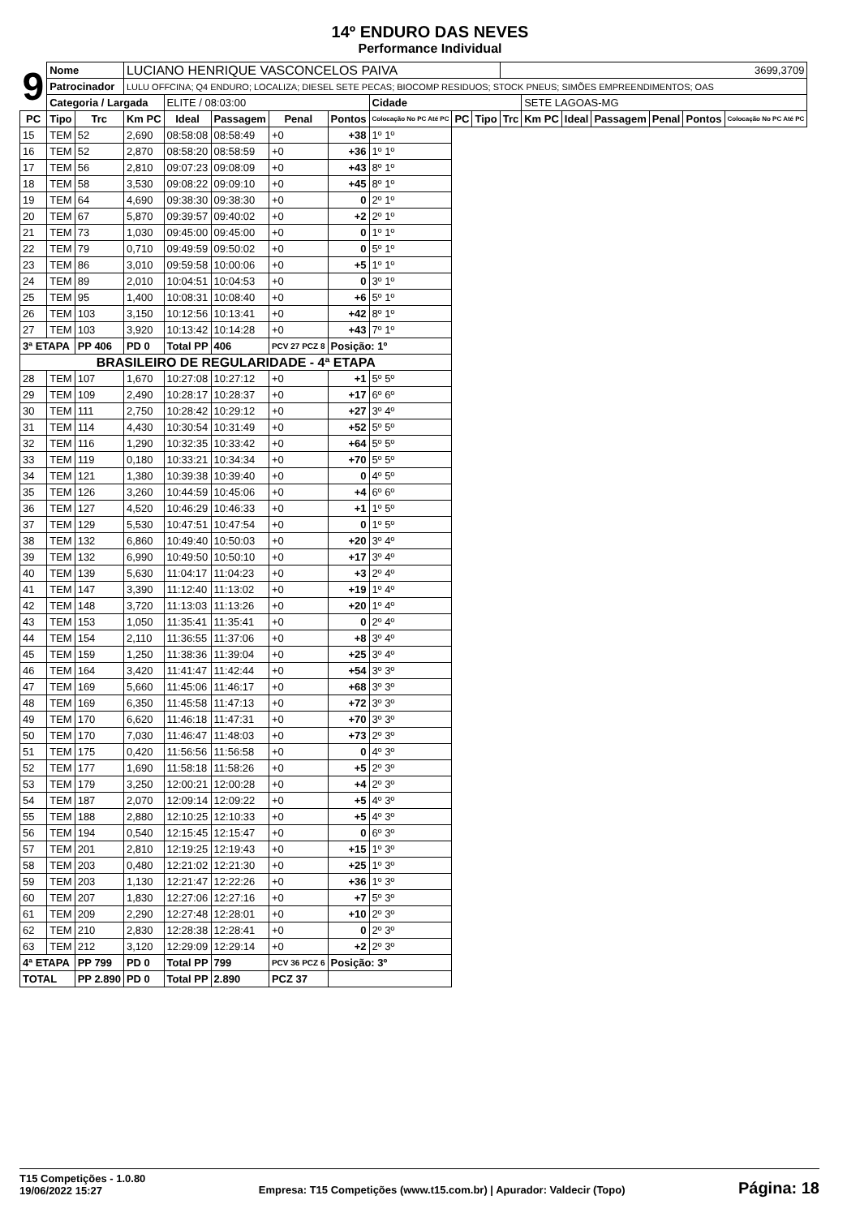14º ENDURO DAS NEVES
Performance Individual
| 9 | Nome | | LUCIANO HENRIQUE VASCONCELOS PAIVA | | | | | | | | 3699,3709 | | | | | | |
| | Patrocinador | | LULU OFFCINA; Q4 ENDURO; LOCALIZA; DIESEL SETE PECAS; BIOCOMP RESIDUOS; STOCK PNEUS; SIMÕES EMPREENDIMENTOS; OAS | | | | | | | | | | | | | | |
| | Categoria / Largada | | | ELITE / 08:03:00 | | | | Cidade | | | | SETE LAGOAS-MG | | | | | |
| PC | Tipo | Trc | Km PC | Ideal | Passagem | Penal | Pontos | Colocação No PC Até PC | PC | Tipo | Trc | Km PC | Ideal | Passagem | Penal | Pontos | Colocação No PC Até PC |
| 15 | TEM | 52 | 2,690 | 08:58:08 | 08:58:49 | +0 | +38 | 1º 1º | | | | | | | | | |
| 16 | TEM | 52 | 2,870 | 08:58:20 | 08:58:59 | +0 | +36 | 1º 1º | | | | | | | | | |
| 17 | TEM | 56 | 2,810 | 09:07:23 | 09:08:09 | +0 | +43 | 8º 1º | | | | | | | | | |
| 18 | TEM | 58 | 3,530 | 09:08:22 | 09:09:10 | +0 | +45 | 8º 1º | | | | | | | | | |
| 19 | TEM | 64 | 4,690 | 09:38:30 | 09:38:30 | +0 | 0 | 2º 1º | | | | | | | | | |
| 20 | TEM | 67 | 5,870 | 09:39:57 | 09:40:02 | +0 | +2 | 2º 1º | | | | | | | | | |
| 21 | TEM | 73 | 1,030 | 09:45:00 | 09:45:00 | +0 | 0 | 1º 1º | | | | | | | | | |
| 22 | TEM | 79 | 0,710 | 09:49:59 | 09:50:02 | +0 | 0 | 5º 1º | | | | | | | | | |
| 23 | TEM | 86 | 3,010 | 09:59:58 | 10:00:06 | +0 | +5 | 1º 1º | | | | | | | | | |
| 24 | TEM | 89 | 2,010 | 10:04:51 | 10:04:53 | +0 | 0 | 3º 1º | | | | | | | | | |
| 25 | TEM | 95 | 1,400 | 10:08:31 | 10:08:40 | +0 | +6 | 5º 1º | | | | | | | | | |
| 26 | TEM | 103 | 3,150 | 10:12:56 | 10:13:41 | +0 | +42 | 8º 1º | | | | | | | | | |
| 27 | TEM | 103 | 3,920 | 10:13:42 | 10:14:28 | +0 | +43 | 7º 1º | | | | | | | | | |
| 3ª ETAPA | | PP 406 | PD 0 | Total PP | 406 | PCV 27 PCZ 8 | Posição: 1º | | | | | | | | | | |
| BRASILEIRO DE REGULARIDADE - 4ª ETAPA | | | | | | | | | | | | | | | | | |
| 28 | TEM | 107 | 1,670 | 10:27:08 | 10:27:12 | +0 | +1 | 5º 5º | | | | | | | | | |
| 29 | TEM | 109 | 2,490 | 10:28:17 | 10:28:37 | +0 | +17 | 6º 6º | | | | | | | | | |
| 30 | TEM | 111 | 2,750 | 10:28:42 | 10:29:12 | +0 | +27 | 3º 4º | | | | | | | | | |
| 31 | TEM | 114 | 4,430 | 10:30:54 | 10:31:49 | +0 | +52 | 5º 5º | | | | | | | | | |
| 32 | TEM | 116 | 1,290 | 10:32:35 | 10:33:42 | +0 | +64 | 5º 5º | | | | | | | | | |
| 33 | TEM | 119 | 0,180 | 10:33:21 | 10:34:34 | +0 | +70 | 5º 5º | | | | | | | | | |
| 34 | TEM | 121 | 1,380 | 10:39:38 | 10:39:40 | +0 | 0 | 4º 5º | | | | | | | | | |
| 35 | TEM | 126 | 3,260 | 10:44:59 | 10:45:06 | +0 | +4 | 6º 6º | | | | | | | | | |
| 36 | TEM | 127 | 4,520 | 10:46:29 | 10:46:33 | +0 | +1 | 1º 5º | | | | | | | | | |
| 37 | TEM | 129 | 5,530 | 10:47:51 | 10:47:54 | +0 | 0 | 1º 5º | | | | | | | | | |
| 38 | TEM | 132 | 6,860 | 10:49:40 | 10:50:03 | +0 | +20 | 3º 4º | | | | | | | | | |
| 39 | TEM | 132 | 6,990 | 10:49:50 | 10:50:10 | +0 | +17 | 3º 4º | | | | | | | | | |
| 40 | TEM | 139 | 5,630 | 11:04:17 | 11:04:23 | +0 | +3 | 2º 4º | | | | | | | | | |
| 41 | TEM | 147 | 3,390 | 11:12:40 | 11:13:02 | +0 | +19 | 1º 4º | | | | | | | | | |
| 42 | TEM | 148 | 3,720 | 11:13:03 | 11:13:26 | +0 | +20 | 1º 4º | | | | | | | | | |
| 43 | TEM | 153 | 1,050 | 11:35:41 | 11:35:41 | +0 | 0 | 2º 4º | | | | | | | | | |
| 44 | TEM | 154 | 2,110 | 11:36:55 | 11:37:06 | +0 | +8 | 3º 4º | | | | | | | | | |
| 45 | TEM | 159 | 1,250 | 11:38:36 | 11:39:04 | +0 | +25 | 3º 4º | | | | | | | | | |
| 46 | TEM | 164 | 3,420 | 11:41:47 | 11:42:44 | +0 | +54 | 3º 3º | | | | | | | | | |
| 47 | TEM | 169 | 5,660 | 11:45:06 | 11:46:17 | +0 | +68 | 3º 3º | | | | | | | | | |
| 48 | TEM | 169 | 6,350 | 11:45:58 | 11:47:13 | +0 | +72 | 3º 3º | | | | | | | | | |
| 49 | TEM | 170 | 6,620 | 11:46:18 | 11:47:31 | +0 | +70 | 3º 3º | | | | | | | | | |
| 50 | TEM | 170 | 7,030 | 11:46:47 | 11:48:03 | +0 | +73 | 2º 3º | | | | | | | | | |
| 51 | TEM | 175 | 0,420 | 11:56:56 | 11:56:58 | +0 | 0 | 4º 3º | | | | | | | | | |
| 52 | TEM | 177 | 1,690 | 11:58:18 | 11:58:26 | +0 | +5 | 2º 3º | | | | | | | | | |
| 53 | TEM | 179 | 3,250 | 12:00:21 | 12:00:28 | +0 | +4 | 2º 3º | | | | | | | | | |
| 54 | TEM | 187 | 2,070 | 12:09:14 | 12:09:22 | +0 | +5 | 4º 3º | | | | | | | | | |
| 55 | TEM | 188 | 2,880 | 12:10:25 | 12:10:33 | +0 | +5 | 4º 3º | | | | | | | | | |
| 56 | TEM | 194 | 0,540 | 12:15:45 | 12:15:47 | +0 | 0 | 6º 3º | | | | | | | | | |
| 57 | TEM | 201 | 2,810 | 12:19:25 | 12:19:43 | +0 | +15 | 1º 3º | | | | | | | | | |
| 58 | TEM | 203 | 0,480 | 12:21:02 | 12:21:30 | +0 | +25 | 1º 3º | | | | | | | | | |
| 59 | TEM | 203 | 1,130 | 12:21:47 | 12:22:26 | +0 | +36 | 1º 3º | | | | | | | | | |
| 60 | TEM | 207 | 1,830 | 12:27:06 | 12:27:16 | +0 | +7 | 5º 3º | | | | | | | | | |
| 61 | TEM | 209 | 2,290 | 12:27:48 | 12:28:01 | +0 | +10 | 2º 3º | | | | | | | | | |
| 62 | TEM | 210 | 2,830 | 12:28:38 | 12:28:41 | +0 | 0 | 2º 3º | | | | | | | | | |
| 63 | TEM | 212 | 3,120 | 12:29:09 | 12:29:14 | +0 | +2 | 2º 3º | | | | | | | | | |
| 4ª ETAPA | | PP 799 | PD 0 | Total PP | 799 | PCV 36 PCZ 6 | Posição: 3º | | | | | | | | | | |
| TOTAL | | PP 2.890 | PD 0 | Total PP | 2.890 | PCZ 37 | | | | | | | | | | | |
T15 Competições - 1.0.80
19/06/2022 15:27
Empresa: T15 Competições (www.t15.com.br) | Apurador: Valdecir (Topo)
Página: 18